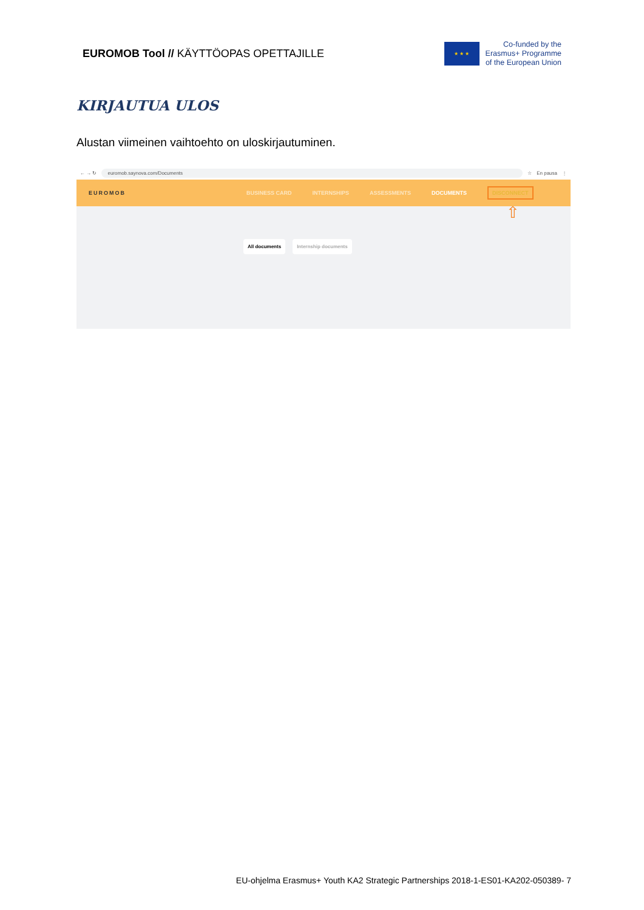EUROMOB Tool // KÄYTTÖOPAS OPETTAJILLE
★ ★ ★
Co-funded by the
Erasmus+ Programme
of the European Union
KIRJAUTUA ULOS
Alustan viimeinen vaihtoehto on uloskirjautuminen.
← → ↻
euromob.saynova.com/Documents
☆ En pausa ⋮
EUROMOB BUSINESS CARD INTERNSHIPS ASSESSMENTS DOCUMENTS DISCONNECT
⇧
All documents Internship documents
EU-ohjelma Erasmus+ Youth KA2 Strategic Partnerships 2018-1-ES01-KA202-050389- 7